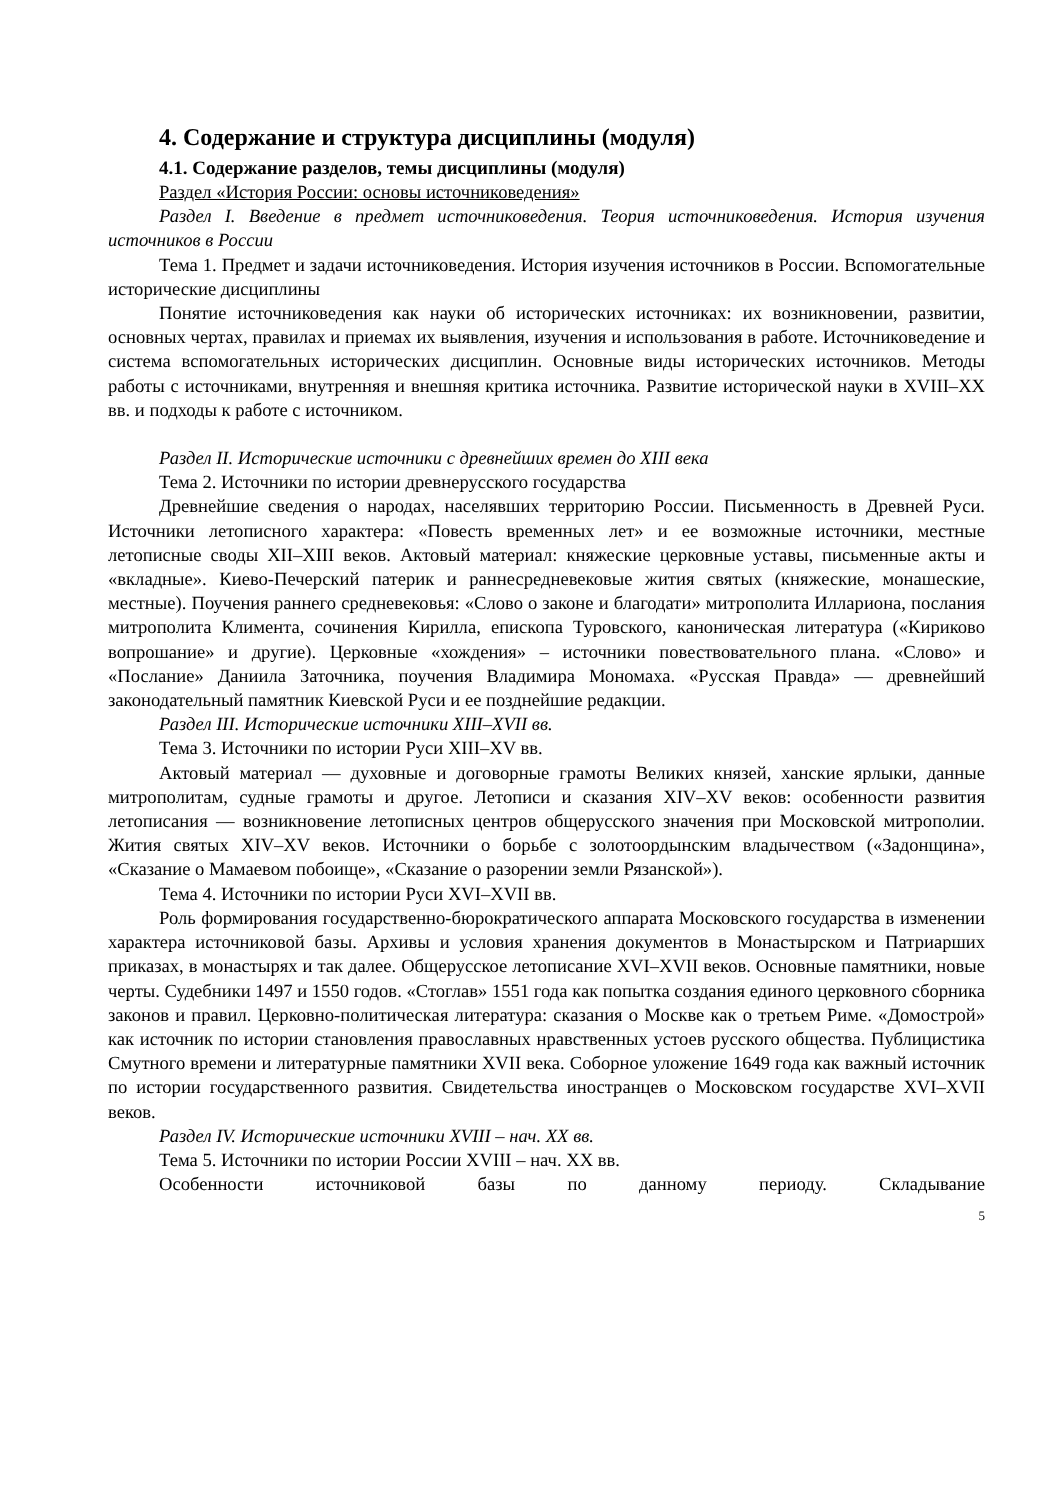4. Содержание и структура дисциплины (модуля)
4.1. Содержание разделов, темы дисциплины (модуля)
Раздел «История России: основы источниковедения»
Раздел I. Введение в предмет источниковедения. Теория источниковедения. История изучения источников в России
Тема 1. Предмет и задачи источниковедения. История изучения источников в России. Вспомогательные исторические дисциплины
Понятие источниковедения как науки об исторических источниках: их возникновении, развитии, основных чертах, правилах и приемах их выявления, изучения и использования в работе. Источниковедение и система вспомогательных исторических дисциплин. Основные виды исторических источников. Методы работы с источниками, внутренняя и внешняя критика источника. Развитие исторической науки в XVIII–XX вв. и подходы к работе с источником.
Раздел II. Исторические источники с древнейших времен до XIII века
Тема 2. Источники по истории древнерусского государства
Древнейшие сведения о народах, населявших территорию России. Письменность в Древней Руси. Источники летописного характера: «Повесть временных лет» и ее возможные источники, местные летописные своды XII–XIII веков. Актовый материал: княжеские церковные уставы, письменные акты и «вкладные». Киево-Печерский патерик и раннесредневековые жития святых (княжеские, монашеские, местные). Поучения раннего средневековья: «Слово о законе и благодати» митрополита Иллариона, послания митрополита Климента, сочинения Кирилла, епископа Туровского, каноническая литература («Кириково вопрошание» и другие). Церковные «хождения» – источники повествовательного плана. «Слово» и «Послание» Даниила Заточника, поучения Владимира Мономаха. «Русская Правда» — древнейший законодательный памятник Киевской Руси и ее позднейшие редакции.
Раздел III. Исторические источники XIII–XVII вв.
Тема 3. Источники по истории Руси XIII–XV вв.
Актовый материал — духовные и договорные грамоты Великих князей, ханские ярлыки, данные митрополитам, судные грамоты и другое. Летописи и сказания XIV–XV веков: особенности развития летописания — возникновение летописных центров общерусского значения при Московской митрополии. Жития святых XIV–XV веков. Источники о борьбе с золотоордынским владычеством («Задонщина», «Сказание о Мамаевом побоище», «Сказание о разорении земли Рязанской»).
Тема 4. Источники по истории Руси XVI–XVII вв.
Роль формирования государственно-бюрократического аппарата Московского государства в изменении характера источниковой базы. Архивы и условия хранения документов в Монастырском и Патриарших приказах, в монастырях и так далее. Общерусское летописание XVI–XVII веков. Основные памятники, новые черты. Судебники 1497 и 1550 годов. «Стоглав» 1551 года как попытка создания единого церковного сборника законов и правил. Церковно-политическая литература: сказания о Москве как о третьем Риме. «Домострой» как источник по истории становления православных нравственных устоев русского общества. Публицистика Смутного времени и литературные памятники XVII века. Соборное уложение 1649 года как важный источник по истории государственного развития. Свидетельства иностранцев о Московском государстве XVI–XVII веков.
Раздел IV. Исторические источники XVIII – нач. XX вв.
Тема 5. Источники по истории России XVIII – нач. XX вв.
Особенности источниковой базы по данному периоду. Складывание
5